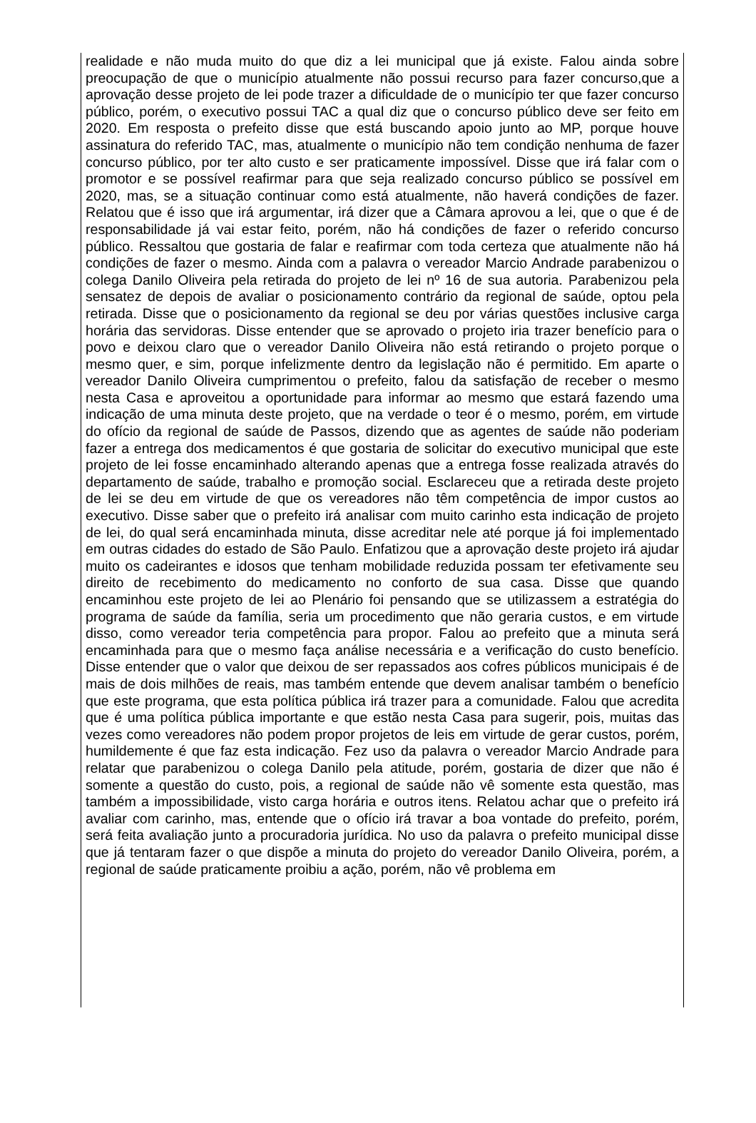realidade e não muda muito do que diz a lei municipal que já existe. Falou ainda sobre preocupação de que o município atualmente não possui recurso para fazer concurso,que a aprovação desse projeto de lei pode trazer a dificuldade de o município ter que fazer concurso público, porém, o executivo possui TAC a qual diz que o concurso público deve ser feito em 2020. Em resposta o prefeito disse que está buscando apoio junto ao MP, porque houve assinatura do referido TAC, mas, atualmente o município não tem condição nenhuma de fazer concurso público, por ter alto custo e ser praticamente impossível. Disse que irá falar com o promotor e se possível reafirmar para que seja realizado concurso público se possível em 2020, mas, se a situação continuar como está atualmente, não haverá condições de fazer. Relatou que é isso que irá argumentar, irá dizer que a Câmara aprovou a lei, que o que é de responsabilidade já vai estar feito, porém, não há condições de fazer o referido concurso público. Ressaltou que gostaria de falar e reafirmar com toda certeza que atualmente não há condições de fazer o mesmo. Ainda com a palavra o vereador Marcio Andrade parabenizou o colega Danilo Oliveira pela retirada do projeto de lei nº 16 de sua autoria. Parabenizou pela sensatez de depois de avaliar o posicionamento contrário da regional de saúde, optou pela retirada. Disse que o posicionamento da regional se deu por várias questões inclusive carga horária das servidoras. Disse entender que se aprovado o projeto iria trazer benefício para o povo e deixou claro que o vereador Danilo Oliveira não está retirando o projeto porque o mesmo quer, e sim, porque infelizmente dentro da legislação não é permitido. Em aparte o vereador Danilo Oliveira cumprimentou o prefeito, falou da satisfação de receber o mesmo nesta Casa e aproveitou a oportunidade para informar ao mesmo que estará fazendo uma indicação de uma minuta deste projeto, que na verdade o teor é o mesmo, porém, em virtude do ofício da regional de saúde de Passos, dizendo que as agentes de saúde não poderiam fazer a entrega dos medicamentos é que gostaria de solicitar do executivo municipal que este projeto de lei fosse encaminhado alterando apenas que a entrega fosse realizada através do departamento de saúde, trabalho e promoção social. Esclareceu que a retirada deste projeto de lei se deu em virtude de que os vereadores não têm competência de impor custos ao executivo. Disse saber que o prefeito irá analisar com muito carinho esta indicação de projeto de lei, do qual será encaminhada minuta, disse acreditar nele até porque já foi implementado em outras cidades do estado de São Paulo. Enfatizou que a aprovação deste projeto irá ajudar muito os cadeirantes e idosos que tenham mobilidade reduzida possam ter efetivamente seu direito de recebimento do medicamento no conforto de sua casa. Disse que quando encaminhou este projeto de lei ao Plenário foi pensando que se utilizassem a estratégia do programa de saúde da família, seria um procedimento que não geraria custos, e em virtude disso, como vereador teria competência para propor. Falou ao prefeito que a minuta será encaminhada para que o mesmo faça análise necessária e a verificação do custo benefício. Disse entender que o valor que deixou de ser repassados aos cofres públicos municipais é de mais de dois milhões de reais, mas também entende que devem analisar também o benefício que este programa, que esta política pública irá trazer para a comunidade. Falou que acredita que é uma política pública importante e que estão nesta Casa para sugerir, pois, muitas das vezes como vereadores não podem propor projetos de leis em virtude de gerar custos, porém, humildemente é que faz esta indicação. Fez uso da palavra o vereador Marcio Andrade para relatar que parabenizou o colega Danilo pela atitude, porém, gostaria de dizer que não é somente a questão do custo, pois, a regional de saúde não vê somente esta questão, mas também a impossibilidade, visto carga horária e outros itens. Relatou achar que o prefeito irá avaliar com carinho, mas, entende que o ofício irá travar a boa vontade do prefeito, porém, será feita avaliação junto a procuradoria jurídica. No uso da palavra o prefeito municipal disse que já tentaram fazer o que dispõe a minuta do projeto do vereador Danilo Oliveira, porém, a regional de saúde praticamente proibiu a ação, porém, não vê problema em